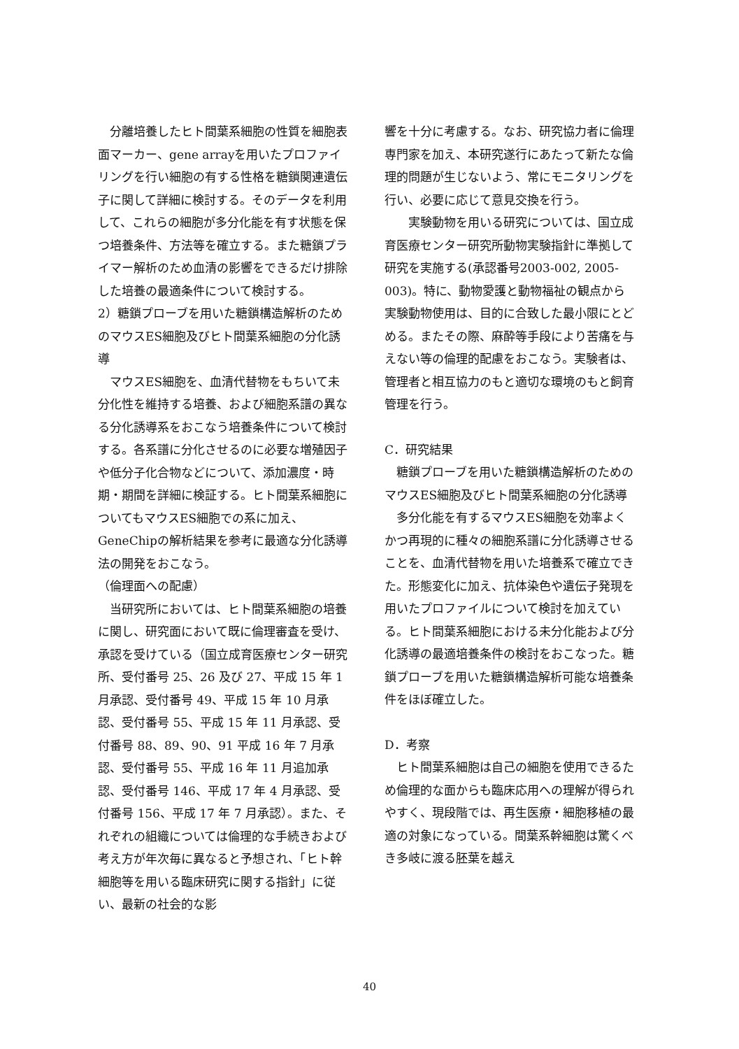分離培養したヒト間葉系細胞の性質を細胞表面マーカー、gene arrayを用いたプロファイリングを行い細胞の有する性格を糖鎖関連遺伝子に関して詳細に検討する。そのデータを利用して、これらの細胞が多分化能を有す状態を保つ培養条件、方法等を確立する。また糖鎖プライマー解析のため血清の影響をできるだけ排除した培養の最適条件について検討する。
2）糖鎖プローブを用いた糖鎖構造解析のためのマウスES細胞及びヒト間葉系細胞の分化誘導
　マウスES細胞を、血清代替物をもちいて未分化性を維持する培養、および細胞系譜の異なる分化誘導系をおこなう培養条件について検討する。各系譜に分化させるのに必要な増殖因子や低分子化合物などについて、添加濃度・時期・期間を詳細に検証する。ヒト間葉系細胞についてもマウスES細胞での系に加え、GeneChipの解析結果を参考に最適な分化誘導法の開発をおこなう。
（倫理面への配慮）
　当研究所においては、ヒト間葉系細胞の培養に関し、研究面において既に倫理審査を受け、承認を受けている（国立成育医療センター研究所、受付番号 25、26 及び 27、平成 15 年 1 月承認、受付番号 49、平成 15 年 10 月承認、受付番号 55、平成 15 年 11 月承認、受付番号 88、89、90、91 平成 16 年 7 月承認、受付番号 55、平成 16 年 11 月追加承認、受付番号 146、平成 17 年 4 月承認、受付番号 156、平成 17 年 7 月承認）。また、それぞれの組織については倫理的な手続きおよび考え方が年次毎に異なると予想され、「ヒト幹細胞等を用いる臨床研究に関する指針」に従い、最新の社会的な影
響を十分に考慮する。なお、研究協力者に倫理専門家を加え、本研究遂行にあたって新たな倫理的問題が生じないよう、常にモニタリングを行い、必要に応じて意見交換を行う。
　　実験動物を用いる研究については、国立成育医療センター研究所動物実験指針に準拠して研究を実施する(承認番号2003-002, 2005-003)。特に、動物愛護と動物福祉の観点から実験動物使用は、目的に合致した最小限にとどめる。またその際、麻酔等手段により苦痛を与えない等の倫理的配慮をおこなう。実験者は、管理者と相互協力のもと適切な環境のもと飼育管理を行う。
C．研究結果
　糖鎖プローブを用いた糖鎖構造解析のためのマウスES細胞及びヒト間葉系細胞の分化誘導
　多分化能を有するマウスES細胞を効率よくかつ再現的に種々の細胞系譜に分化誘導させることを、血清代替物を用いた培養系で確立できた。形態変化に加え、抗体染色や遺伝子発現を用いたプロファイルについて検討を加えている。ヒト間葉系細胞における未分化能および分化誘導の最適培養条件の検討をおこなった。糖鎖プローブを用いた糖鎖構造解析可能な培養条件をほぼ確立した。
D．考察
　ヒト間葉系細胞は自己の細胞を使用できるため倫理的な面からも臨床応用への理解が得られやすく、現段階では、再生医療・細胞移植の最適の対象になっている。間葉系幹細胞は驚くべき多岐に渡る胚葉を越え
40